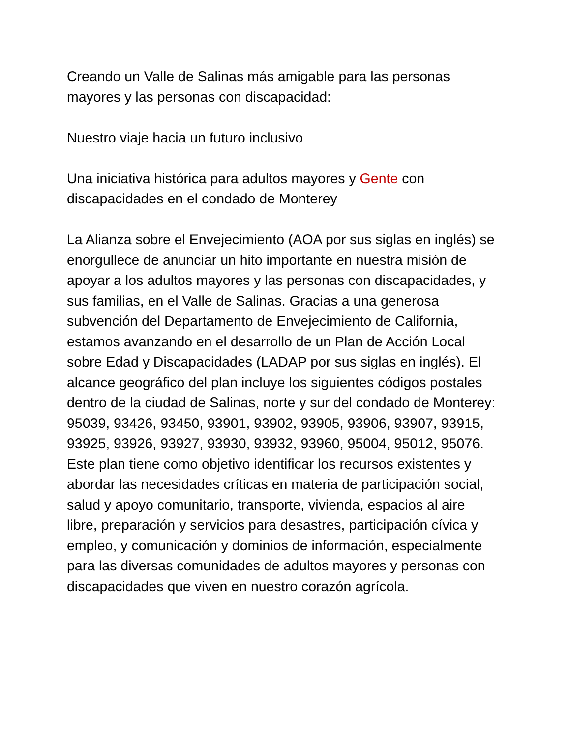Creando un Valle de Salinas más amigable para las personas mayores y las personas con discapacidad:
Nuestro viaje hacia un futuro inclusivo
Una iniciativa histórica para adultos mayores y Gente con discapacidades en el condado de Monterey
La Alianza sobre el Envejecimiento (AOA por sus siglas en inglés) se enorgullece de anunciar un hito importante en nuestra misión de apoyar a los adultos mayores y las personas con discapacidades, y sus familias, en el Valle de Salinas. Gracias a una generosa subvención del Departamento de Envejecimiento de California, estamos avanzando en el desarrollo de un Plan de Acción Local sobre Edad y Discapacidades (LADAP por sus siglas en inglés). El alcance geográfico del plan incluye los siguientes códigos postales dentro de la ciudad de Salinas, norte y sur del condado de Monterey: 95039, 93426, 93450, 93901, 93902, 93905, 93906, 93907, 93915, 93925, 93926, 93927, 93930, 93932, 93960, 95004, 95012, 95076. Este plan tiene como objetivo identificar los recursos existentes y abordar las necesidades críticas en materia de participación social, salud y apoyo comunitario, transporte, vivienda, espacios al aire libre, preparación y servicios para desastres, participación cívica y empleo, y comunicación y dominios de información, especialmente para las diversas comunidades de adultos mayores y personas con discapacidades que viven en nuestro corazón agrícola.